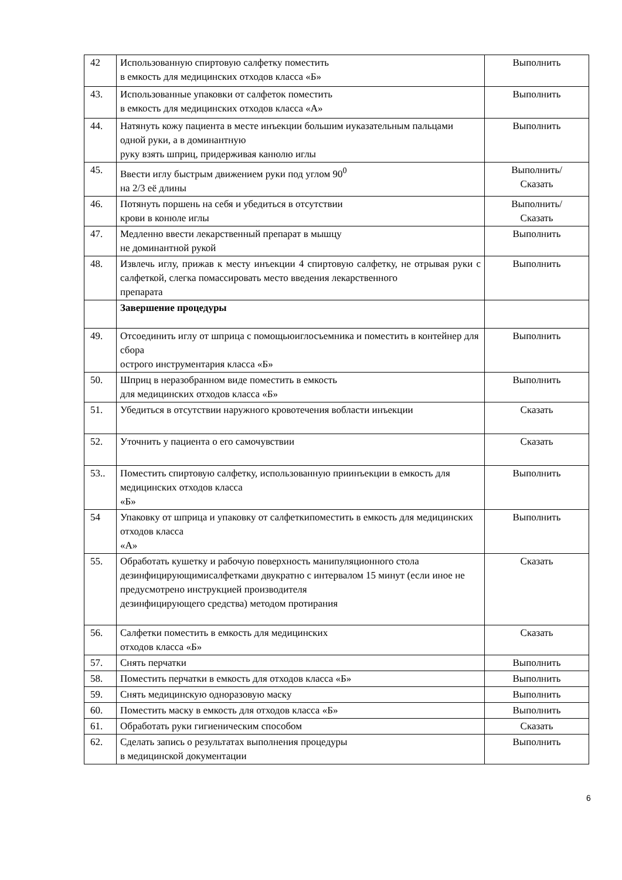| 42 | Использованную спиртовую салфетку поместить в емкость для медицинских отходов класса «Б» | Выполнить |
| 43. | Использованные упаковки от салфеток поместить в емкость для медицинских отходов класса «А» | Выполнить |
| 44. | Натянуть кожу пациента в месте инъекции большим иуказательным пальцами одной руки, а в доминантную руку взять шприц, придерживая канюлю иглы | Выполнить |
| 45. | Ввести иглу быстрым движением руки под углом 90<sup>0</sup> на 2/3 её длины | Выполнить/ Сказать |
| 46. | Потянуть поршень на себя и убедиться в отсутствии крови в конюле иглы | Выполнить/ Сказать |
| 47. | Медленно ввести лекарственный препарат в мышцу не доминантной рукой | Выполнить |
| 48. | Извлечь иглу, прижав к месту инъекции 4 спиртовую салфетку, не отрывая руки с салфеткой, слегка помассировать место введения лекарственного препарата | Выполнить |
| | Завершение процедуры | |
| 49. | Отсоединить иглу от шприца с помощьюиглосъемника и поместить в контейнер для сбора острого инструментария класса «Б» | Выполнить |
| 50. | Шприц в неразобранном виде поместить в емкость для медицинских отходов класса «Б» | Выполнить |
| 51. | Убедиться в отсутствии наружного кровотечения вобласти инъекции | Сказать |
| 52. | Уточнить у пациента о его самочувствии | Сказать |
| 53.. | Поместить спиртовую салфетку, использованную приинъекции в емкость для медицинских отходов класса «Б» | Выполнить |
| 54 | Упаковку от шприца и упаковку от салфеткипоместить в емкость для медицинских отходов класса «А» | Выполнить |
| 55. | Обработать кушетку и рабочую поверхность манипуляционного стола дезинфицирующимисалфетками двукратно с интервалом 15 минут (если иное не предусмотрено инструкцией производителя дезинфицирующего средства) методом протирания | Сказать |
| 56. | Салфетки поместить в емкость для медицинских отходов класса «Б» | Сказать |
| 57. | Снять перчатки | Выполнить |
| 58. | Поместить перчатки в емкость для отходов класса «Б» | Выполнить |
| 59. | Снять медицинскую одноразовую маску | Выполнить |
| 60. | Поместить маску в емкость для отходов класса «Б» | Выполнить |
| 61. | Обработать руки гигиеническим способом | Сказать |
| 62. | Сделать запись о результатах выполнения процедуры в медицинской документации | Выполнить |
6